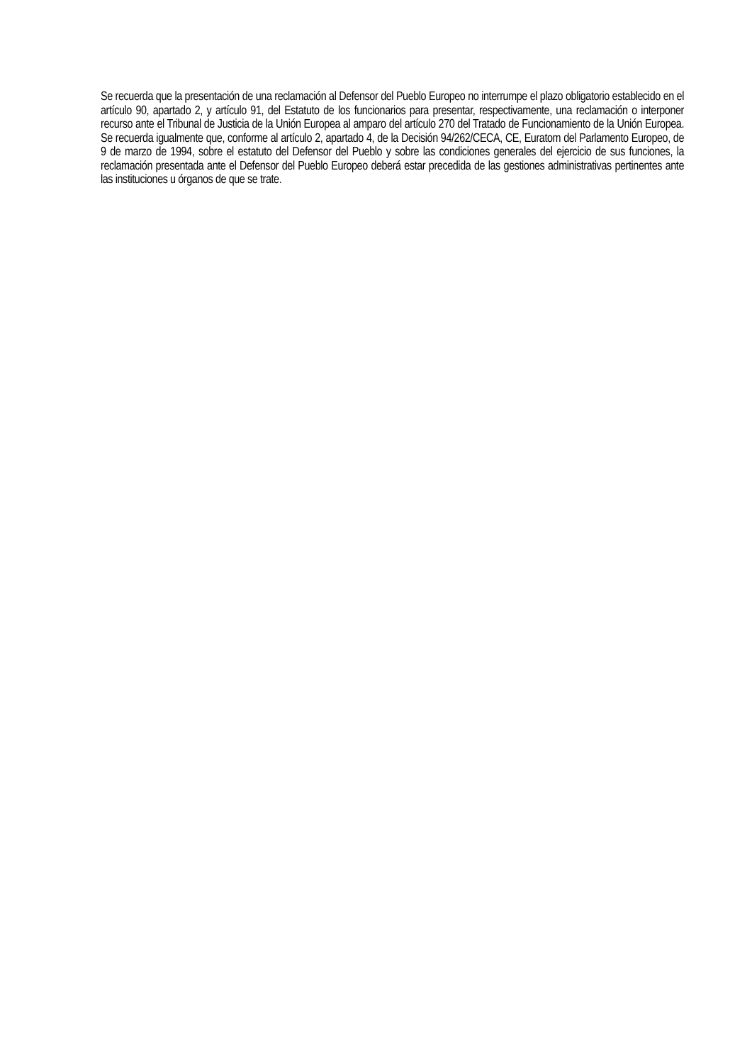Se recuerda que la presentación de una reclamación al Defensor del Pueblo Europeo no interrumpe el plazo obligatorio establecido en el artículo 90, apartado 2, y artículo 91, del Estatuto de los funcionarios para presentar, respectivamente, una reclamación o interponer recurso ante el Tribunal de Justicia de la Unión Europea al amparo del artículo 270 del Tratado de Funcionamiento de la Unión Europea. Se recuerda igualmente que, conforme al artículo 2, apartado 4, de la Decisión 94/262/CECA, CE, Euratom del Parlamento Europeo, de 9 de marzo de 1994, sobre el estatuto del Defensor del Pueblo y sobre las condiciones generales del ejercicio de sus funciones, la reclamación presentada ante el Defensor del Pueblo Europeo deberá estar precedida de las gestiones administrativas pertinentes ante las instituciones u órganos de que se trate.